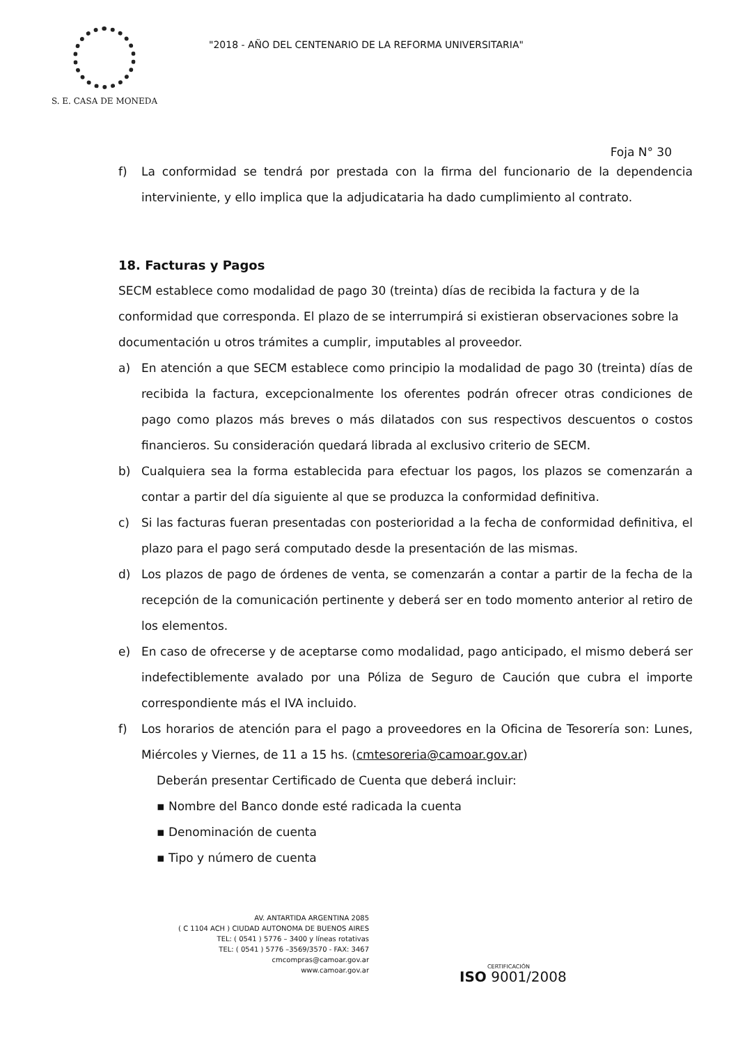S. E. CASA DE MONEDA
"2018 - AÑO DEL CENTENARIO DE LA REFORMA UNIVERSITARIA"
Foja N° 30
f) La conformidad se tendrá por prestada con la firma del funcionario de la dependencia interviniente, y ello implica que la adjudicataria ha dado cumplimiento al contrato.
18. Facturas y Pagos
SECM establece como modalidad de pago 30 (treinta) días de recibida la factura y de la conformidad que corresponda. El plazo de se interrumpirá si existieran observaciones sobre la documentación u otros trámites a cumplir, imputables al proveedor.
a) En atención a que SECM establece como principio la modalidad de pago 30 (treinta) días de recibida la factura, excepcionalmente los oferentes podrán ofrecer otras condiciones de pago como plazos más breves o más dilatados con sus respectivos descuentos o costos financieros. Su consideración quedará librada al exclusivo criterio de SECM.
b) Cualquiera sea la forma establecida para efectuar los pagos, los plazos se comenzarán a contar a partir del día siguiente al que se produzca la conformidad definitiva.
c) Si las facturas fueran presentadas con posterioridad a la fecha de conformidad definitiva, el plazo para el pago será computado desde la presentación de las mismas.
d) Los plazos de pago de órdenes de venta, se comenzarán a contar a partir de la fecha de la recepción de la comunicación pertinente y deberá ser en todo momento anterior al retiro de los elementos.
e) En caso de ofrecerse y de aceptarse como modalidad, pago anticipado, el mismo deberá ser indefectiblemente avalado por una Póliza de Seguro de Caución que cubra el importe correspondiente más el IVA incluido.
f) Los horarios de atención para el pago a proveedores en la Oficina de Tesorería son: Lunes, Miércoles y Viernes, de 11 a 15 hs. (cmtesoreria@camoar.gov.ar)
Deberán presentar Certificado de Cuenta que deberá incluir:
▪ Nombre del Banco donde esté radicada la cuenta
▪ Denominación de cuenta
▪ Tipo y número de cuenta
AV. ANTARTIDA ARGENTINA 2085
( C 1104 ACH ) CIUDAD AUTONOMA DE BUENOS AIRES
TEL: ( 0541 ) 5776 – 3400 y líneas rotativas
TEL: ( 0541 ) 5776 –3569/3570 - FAX: 3467
cmcompras@camoar.gov.ar
www.camoar.gov.ar
CERTIFICACIÓN
ISO 9001/2008